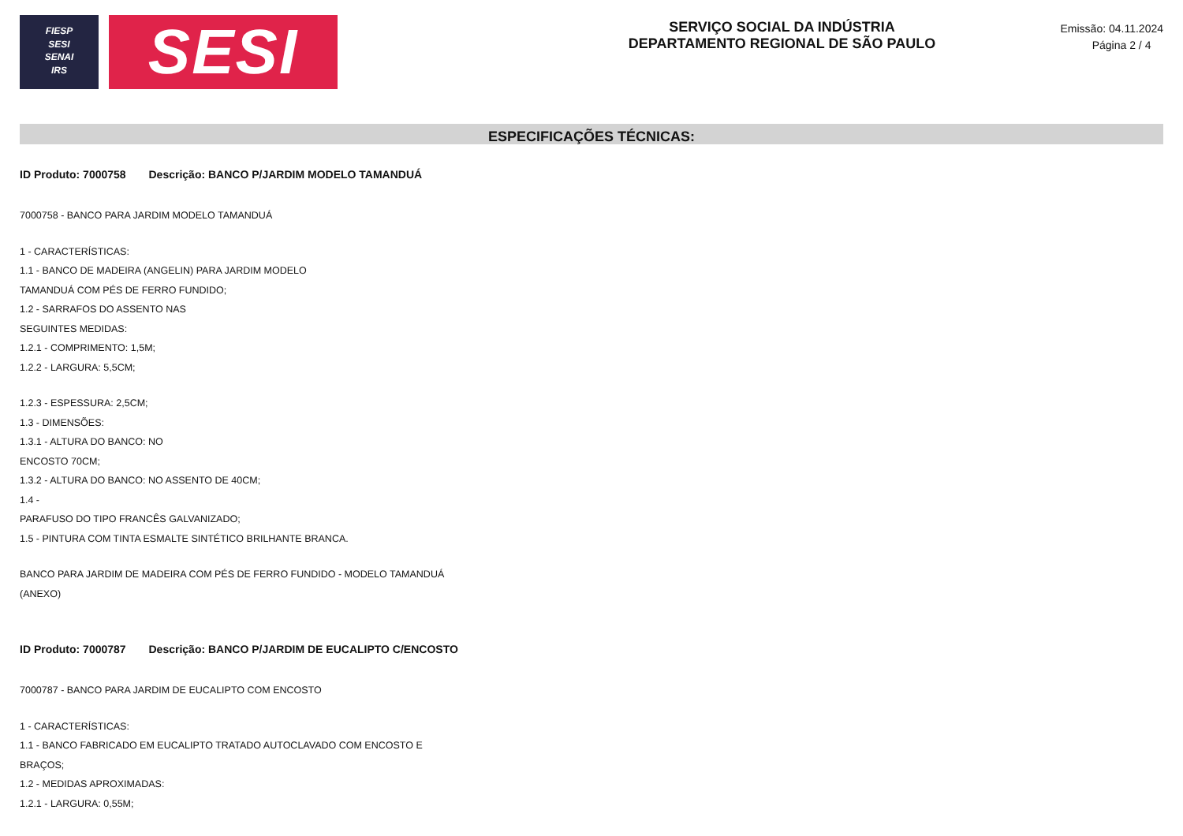FIESP
SESI
SENAI
IRS
SESI
SERVIÇO SOCIAL DA INDÚSTRIA
DEPARTAMENTO REGIONAL DE SÃO PAULO
Emissão: 04.11.2024
Página 2 / 4
ESPECIFICAÇÕES TÉCNICAS:
ID Produto: 7000758 Descrição: BANCO P/JARDIM MODELO TAMANDUÁ
7000758 - BANCO PARA JARDIM MODELO TAMANDUÁ
1 - CARACTERÍSTICAS:
1.1 - BANCO DE MADEIRA (ANGELIN) PARA JARDIM MODELO
TAMANDUÁ COM PÉS DE FERRO FUNDIDO;
1.2 - SARRAFOS DO ASSENTO NAS
SEGUINTES MEDIDAS:
1.2.1 - COMPRIMENTO: 1,5M;
1.2.2 - LARGURA: 5,5CM;
1.2.3 - ESPESSURA: 2,5CM;
1.3 - DIMENSÕES:
1.3.1 - ALTURA DO BANCO: NO
ENCOSTO 70CM;
1.3.2 - ALTURA DO BANCO: NO ASSENTO DE 40CM;
1.4 -
PARAFUSO DO TIPO FRANCÊS GALVANIZADO;
1.5 - PINTURA COM TINTA ESMALTE SINTÉTICO BRILHANTE BRANCA.
BANCO PARA JARDIM DE MADEIRA COM PÉS DE FERRO FUNDIDO - MODELO TAMANDUÁ
(ANEXO)
ID Produto: 7000787 Descrição: BANCO P/JARDIM DE EUCALIPTO C/ENCOSTO
7000787 - BANCO PARA JARDIM DE EUCALIPTO COM ENCOSTO
1 - CARACTERÍSTICAS:
1.1 - BANCO FABRICADO EM EUCALIPTO TRATADO AUTOCLAVADO COM ENCOSTO E
BRAÇOS;
1.2 - MEDIDAS APROXIMADAS:
1.2.1 - LARGURA: 0,55M;